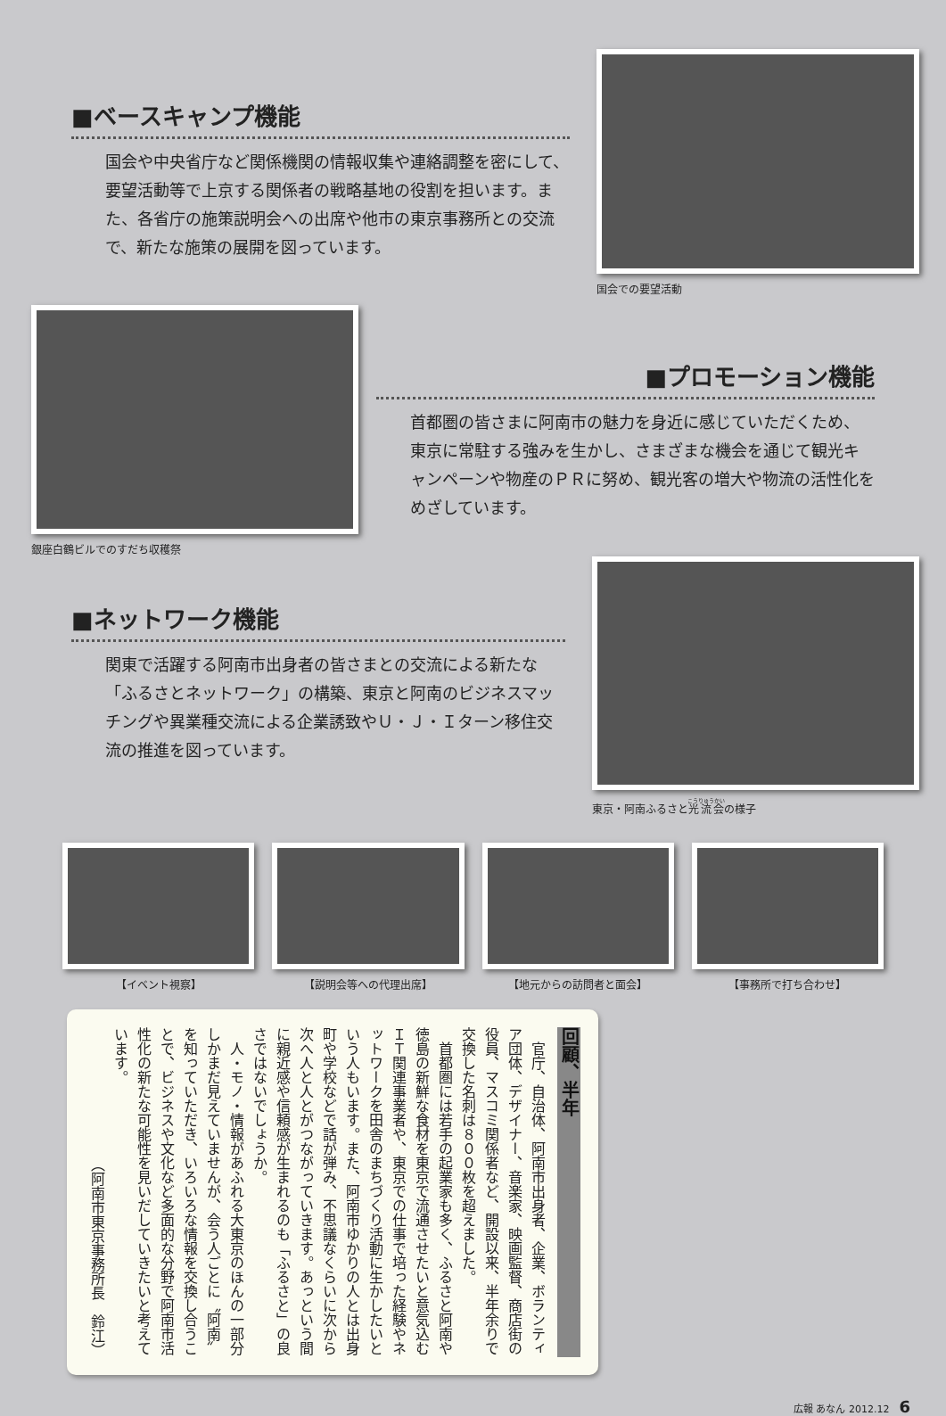■ベースキャンプ機能
国会や中央省庁など関係機関の情報収集や連絡調整を密にして、要望活動等で上京する関係者の戦略基地の役割を担います。また、各省庁の施策説明会への出席や他市の東京事務所との交流で、新たな施策の展開を図っています。
国会での要望活動
銀座白鶴ビルでのすだち収穫祭
■プロモーション機能
首都圏の皆さまに阿南市の魅力を身近に感じていただくため、東京に常駐する強みを生かし、さまざまな機会を通じて観光キャンペーンや物産のＰＲに努め、観光客の増大や物流の活性化をめざしています。
■ネットワーク機能
関東で活躍する阿南市出身者の皆さまとの交流による新たな「ふるさとネットワーク」の構築、東京と阿南のビジネスマッチングや異業種交流による企業誘致やＵ・Ｊ・Ｉターン移住交流の推進を図っています。
東京・阿南ふるさと光流会の様子
【イベント視察】 【説明会等への代理出席】 【地元からの訪問者と面会】 【事務所で打ち合わせ】
回顧、半年
　官庁、自治体、阿南市出身者、企業、ボランティア団体、デザイナー、音楽家、映画監督、商店街の役員、マスコミ関係者など、開設以来、半年余りで交換した名刺は８００枚を超えました。
　首都圏には若手の起業家も多く、ふるさと阿南や徳島の新鮮な食材を東京で流通させたいと意気込むＩＴ関連事業者や、東京での仕事で培った経験やネットワークを田舎のまちづくり活動に生かしたいという人もいます。また、阿南市ゆかりの人とは出身町や学校などで話が弾み、不思議なくらいに次から次へ人と人とがつながっていきます。あっという間に親近感や信頼感が生まれるのも「ふるさと」の良さではないでしょうか。
　人・モノ・情報があふれる大東京のほんの一部分しかまだ見えていませんが、会う人ごとに〝阿南〟を知っていただき、いろいろな情報を交換し合うことで、ビジネスや文化など多面的な分野で阿南市活性化の新たな可能性を見いだしていきたいと考えています。
（阿南市東京事務所長　鈴江）
広報 あなん 2012.12　6